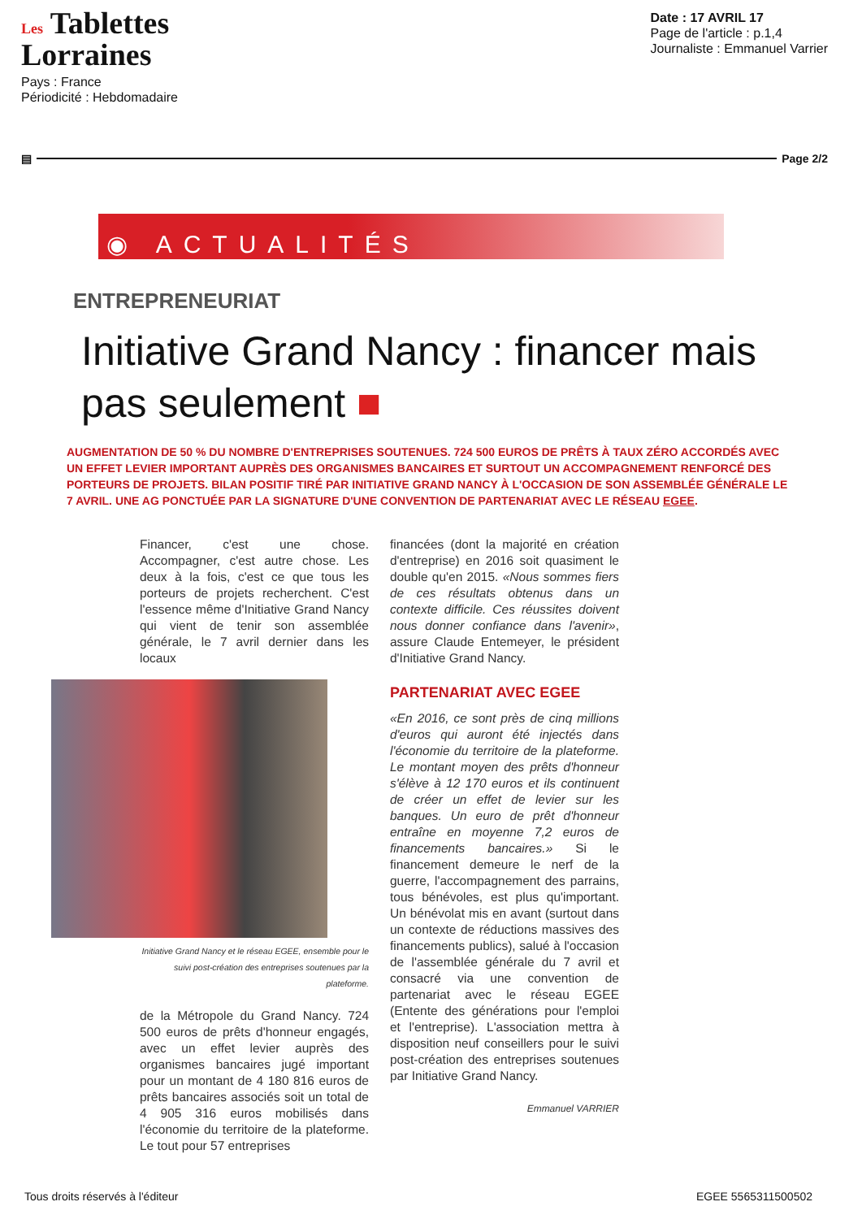Les Tablettes
Lorraines
Date : 17 AVRIL 17
Page de l'article : p.1,4
Journaliste : Emmanuel Varrier
Pays : France
Périodicité : Hebdomadaire
▤
Page 2/2
◉ ACTUALITÉS
ENTREPRENEURIAT
Initiative Grand Nancy : financer mais pas seulement ■
AUGMENTATION DE 50 % DU NOMBRE D'ENTREPRISES SOUTENUES. 724 500 EUROS DE PRÊTS À TAUX ZÉRO ACCORDÉS AVEC UN EFFET LEVIER IMPORTANT AUPRÈS DES ORGANISMES BANCAIRES ET SURTOUT UN ACCOMPAGNEMENT RENFORCÉ DES PORTEURS DE PROJETS. BILAN POSITIF TIRÉ PAR INITIATIVE GRAND NANCY À L'OCCASION DE SON ASSEMBLÉE GÉNÉRALE LE 7 AVRIL. UNE AG PONCTUÉE PAR LA SIGNATURE D'UNE CONVENTION DE PARTENARIAT AVEC LE RÉSEAU EGEE.
Financer, c'est une chose. Accompagner, c'est autre chose. Les deux à la fois, c'est ce que tous les porteurs de projets recherchent. C'est l'essence même d'Initiative Grand Nancy qui vient de tenir son assemblée générale, le 7 avril dernier dans les locaux
Initiative Grand Nancy et le réseau EGEE, ensemble pour le suivi post-création des entreprises soutenues par la plateforme.
de la Métropole du Grand Nancy. 724 500 euros de prêts d'honneur engagés, avec un effet levier auprès des organismes bancaires jugé important pour un montant de 4 180 816 euros de prêts bancaires associés soit un total de 4 905 316 euros mobilisés dans l'économie du territoire de la plateforme. Le tout pour 57 entreprises
financées (dont la majorité en création d'entreprise) en 2016 soit quasiment le double qu'en 2015. «Nous sommes fiers de ces résultats obtenus dans un contexte difficile. Ces réussites doivent nous donner confiance dans l'avenir», assure Claude Entemeyer, le président d'Initiative Grand Nancy.
PARTENARIAT AVEC EGEE
«En 2016, ce sont près de cinq millions d'euros qui auront été injectés dans l'économie du territoire de la plateforme. Le montant moyen des prêts d'honneur s'élève à 12 170 euros et ils continuent de créer un effet de levier sur les banques. Un euro de prêt d'honneur entraîne en moyenne 7,2 euros de financements bancaires.» Si le financement demeure le nerf de la guerre, l'accompagnement des parrains, tous bénévoles, est plus qu'important. Un bénévolat mis en avant (surtout dans un contexte de réductions massives des financements publics), salué à l'occasion de l'assemblée générale du 7 avril et consacré via une convention de partenariat avec le réseau EGEE (Entente des générations pour l'emploi et l'entreprise). L'association mettra à disposition neuf conseillers pour le suivi post-création des entreprises soutenues par Initiative Grand Nancy.
Emmanuel VARRIER
Tous droits réservés à l'éditeur EGEE 5565311500502